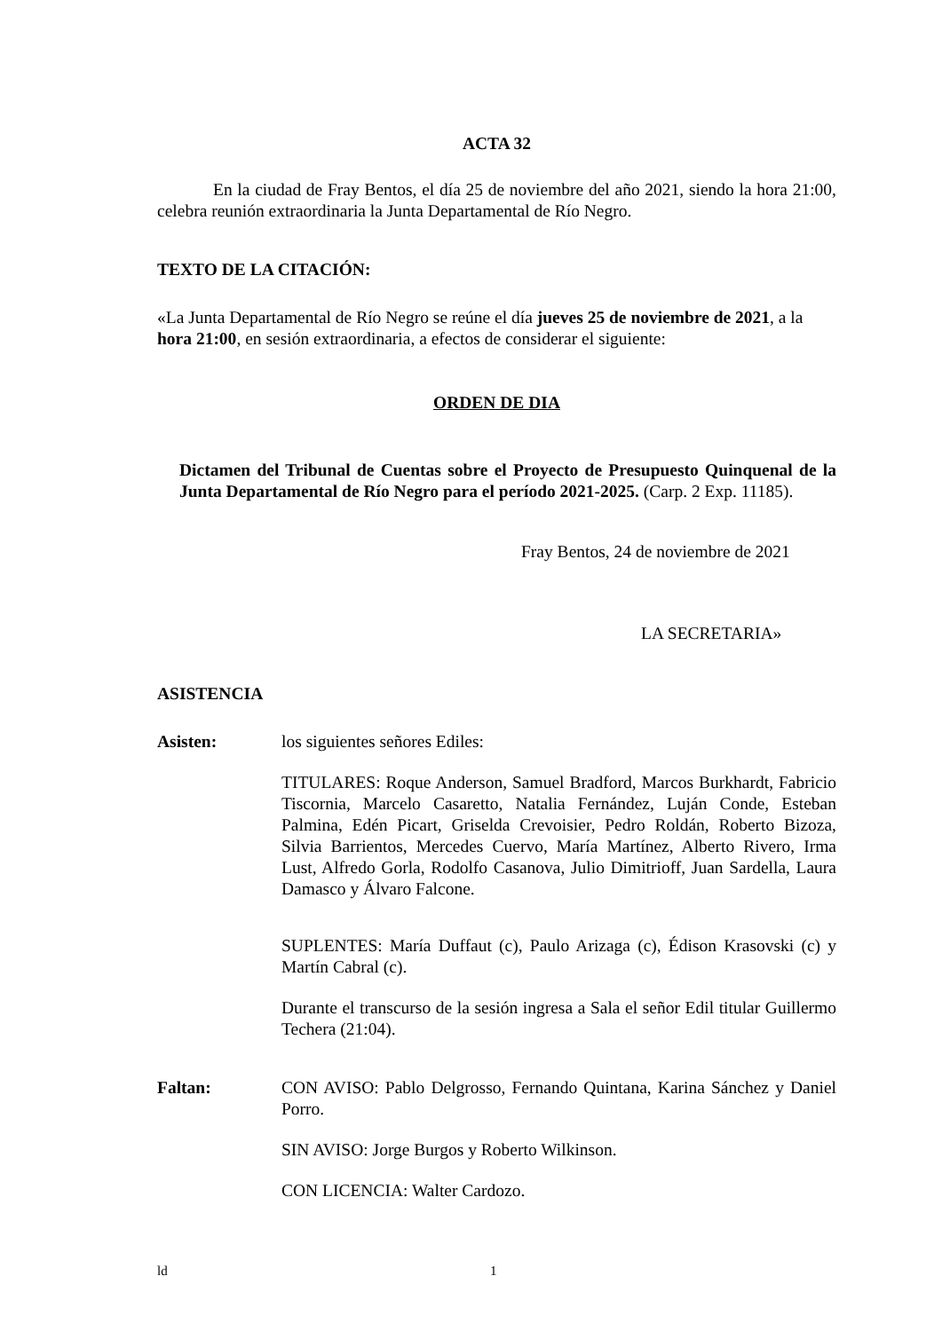ACTA 32
En la ciudad de Fray Bentos, el día 25 de noviembre del año 2021, siendo la hora 21:00, celebra reunión extraordinaria la Junta Departamental de Río Negro.
TEXTO DE LA CITACIÓN:
«La Junta Departamental de Río Negro se reúne el día jueves 25 de noviembre de 2021, a la hora 21:00, en sesión extraordinaria, a efectos de considerar el siguiente:
ORDEN DE DIA
Dictamen del Tribunal de Cuentas sobre el Proyecto de Presupuesto Quinquenal de la Junta Departamental de Río Negro para el período 2021-2025. (Carp. 2 Exp. 11185).
Fray Bentos, 24 de noviembre de 2021
LA SECRETARIA»
ASISTENCIA
Asisten: los siguientes señores Ediles:
TITULARES: Roque Anderson, Samuel Bradford, Marcos Burkhardt, Fabricio Tiscornia, Marcelo Casaretto, Natalia Fernández, Luján Conde, Esteban Palmina, Edén Picart, Griselda Crevoisier, Pedro Roldán, Roberto Bizoza, Silvia Barrientos, Mercedes Cuervo, María Martínez, Alberto Rivero, Irma Lust, Alfredo Gorla, Rodolfo Casanova, Julio Dimitrioff, Juan Sardella, Laura Damasco y Álvaro Falcone.
SUPLENTES: María Duffaut (c), Paulo Arizaga (c), Édison Krasovski (c) y Martín Cabral (c).
Durante el transcurso de la sesión ingresa a Sala el señor Edil titular Guillermo Techera (21:04).
Faltan: CON AVISO: Pablo Delgrosso, Fernando Quintana, Karina Sánchez y Daniel Porro.
SIN AVISO: Jorge Burgos y Roberto Wilkinson.
CON LICENCIA: Walter Cardozo.
ld 1